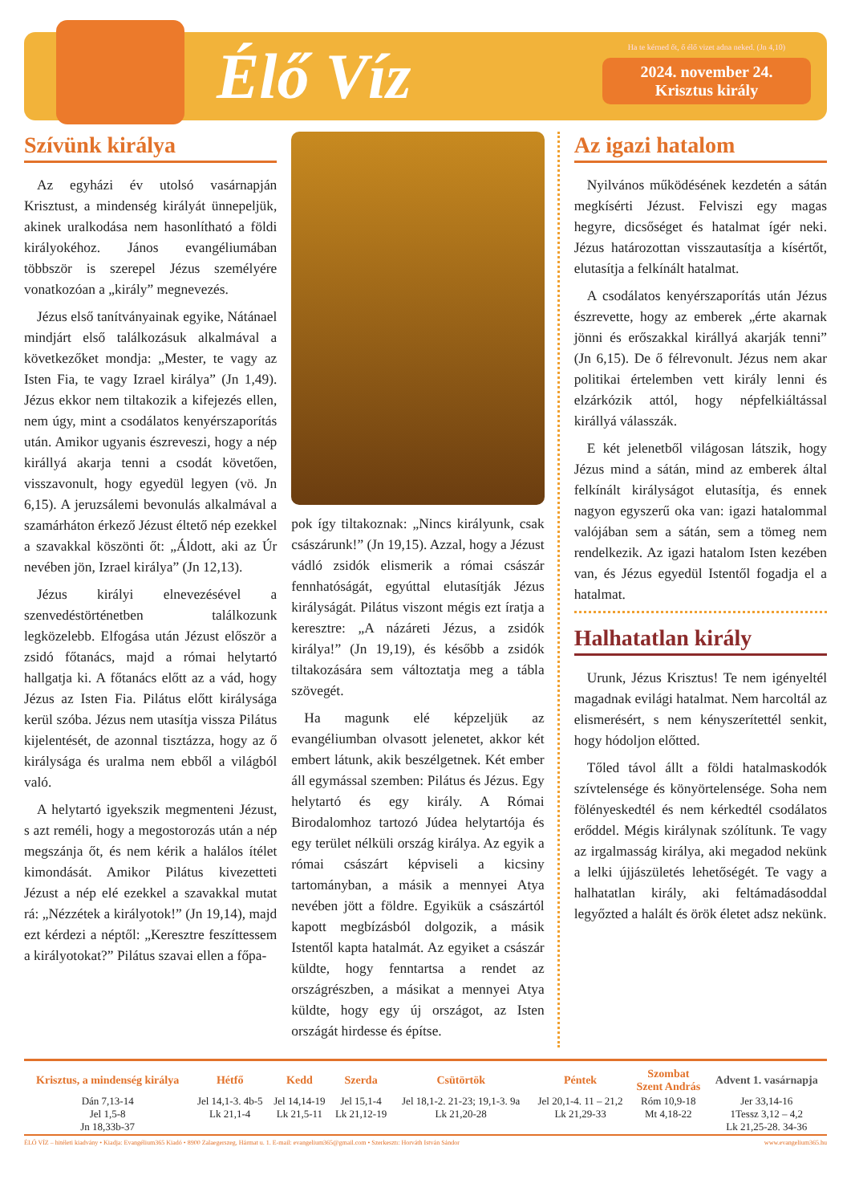Élő Víz
Ha te kérned őt, ő élő vizet adna neked. (Jn 4,10)
2024. november 24.
Krisztus király
Szívünk királya
Az egyházi év utolsó vasárnapján Krisztust, a mindenség királyát ünnepeljük, akinek uralkodása nem hasonlítható a földi királyokéhoz. János evangéliumában többször is szerepel Jézus személyére vonatkozóan a „király” megnevezés.
Jézus első tanítványainak egyike, Nátánael mindjárt első találkozásuk alkalmával a következőket mondja: „Mester, te vagy az Isten Fia, te vagy Izrael királya” (Jn 1,49). Jézus ekkor nem tiltakozik a kifejezés ellen, nem úgy, mint a csodálatos kenyérszaporítás után. Amikor ugyanis észreveszi, hogy a nép királlyá akarja tenni a csodát követően, visszavonult, hogy egyedül legyen (vö. Jn 6,15). A jeruzsálemi bevonulás alkalmával a szamárháton érkező Jézust éltető nép ezekkel a szavakkal köszönti őt: „Áldott, aki az Úr nevében jön, Izrael királya” (Jn 12,13).
Jézus királyi elnevezésével a szenvedéstörténetben találkozunk legközelebb. Elfogása után Jézust először a zsidó főtanács, majd a római helytartó hallgatja ki. A főtanács előtt az a vád, hogy Jézus az Isten Fia. Pilátus előtt királysága kerül szóba. Jézus nem utasítja vissza Pilátus kijelentését, de azonnal tisztázza, hogy az ő királysága és uralma nem ebből a világból való.
A helytartó igyekszik megmenteni Jézust, s azt reméli, hogy a megostorozás után a nép megszánja őt, és nem kérik a halálos ítélet kimondását. Amikor Pilátus kivezetteti Jézust a nép elé ezekkel a szavakkal mutat rá: „Nézzétek a királyotok!” (Jn 19,14), majd ezt kérdezi a néptől: „Keresztre feszíttessem a királyotokat?” Pilátus szavai ellen a főpa-
pok így tiltakoznak: „Nincs királyunk, csak császárunk!” (Jn 19,15). Azzal, hogy a Jézust vádló zsidók elismerik a római császár fennhatóságát, egyúttal elutasítják Jézus királyságát. Pilátus viszont mégis ezt íratja a keresztre: „A názáreti Jézus, a zsidók királya!” (Jn 19,19), és később a zsidók tiltakozására sem változtatja meg a tábla szövegét.
Ha magunk elé képzeljük az evangéliumban olvasott jelenetet, akkor két embert látunk, akik beszélgetnek. Két ember áll egymással szemben: Pilátus és Jézus. Egy helytartó és egy király. A Római Birodalomhoz tartozó Júdea helytartója és egy terület nélküli ország királya. Az egyik a római császárt képviseli a kicsiny tartományban, a másik a mennyei Atya nevében jött a földre. Egyikük a császártól kapott megbízásból dolgozik, a másik Istentől kapta hatalmát. Az egyiket a császár küldte, hogy fenntartsa a rendet az országrészben, a másikat a mennyei Atya küldte, hogy egy új országot, az Isten országát hirdesse és építse.
Az igazi hatalom
Nyilvános működésének kezdetén a sátán megkísérti Jézust. Felviszi egy magas hegyre, dicsőséget és hatalmat ígér neki. Jézus határozottan visszautasítja a kísértőt, elutasítja a felkínált hatalmat.
A csodálatos kenyérszaporítás után Jézus észrevette, hogy az emberek „érte akarnak jönni és erőszakkal királlyá akarják tenni” (Jn 6,15). De ő félrevonult. Jézus nem akar politikai értelemben vett király lenni és elzárkózik attól, hogy népfelkiáltással királlyá válasszák.
E két jelenetből világosan látszik, hogy Jézus mind a sátán, mind az emberek által felkínált királyságot elutasítja, és ennek nagyon egyszerű oka van: igazi hatalommal valójában sem a sátán, sem a tömeg nem rendelkezik. Az igazi hatalom Isten kezében van, és Jézus egyedül Istentől fogadja el a hatalmat.
Halhatatlan király
Urunk, Jézus Krisztus! Te nem igényeltél magadnak evilági hatalmat. Nem harcoltál az elismerésért, s nem kényszerítettél senkit, hogy hódoljon előtted.
Tőled távol állt a földi hatalmaskodók szívtelensége és könyörtelensége. Soha nem fölényeskedtél és nem kérkedtél csodálatos erőddel. Mégis királynak szólítunk. Te vagy az irgalmasság királya, aki megadod nekünk a lelki újjászületés lehetőségét. Te vagy a halhatatlan király, aki feltámadásoddal legyőzted a halált és örök életet adsz nekünk.
| Krisztus, a mindenség királya | Hétfő | Kedd | Szerda | Csütörtök | Péntek | Szombat Szent András | Advent 1. vasárnapja |
| --- | --- | --- | --- | --- | --- | --- | --- |
| Dán 7,13-14 Jel 1,5-8 Jn 18,33b-37 | Jel 14,1-3. 4b-5 Lk 21,1-4 | Jel 14,14-19 Lk 21,5-11 | Jel 15,1-4 Lk 21,12-19 | Jel 18,1-2. 21-23; 19,1-3. 9a Lk 21,20-28 | Jel 20,1-4. 11 – 21,2 Lk 21,29-33 | Róm 10,9-18 Mt 4,18-22 | Jer 33,14-16 1Tessz 3,12 – 4,2 Lk 21,25-28. 34-36 |
ÉLŐ VÍZ – hitéleti kiadvány • Kiadja: Evangélium365 Kiadó • 8900 Zalaegerszeg, Hármat u. 1. E-mail: evangelium365@gmail.com • Szerkesztı: Horváth István Sándor www.evangelium365.hu